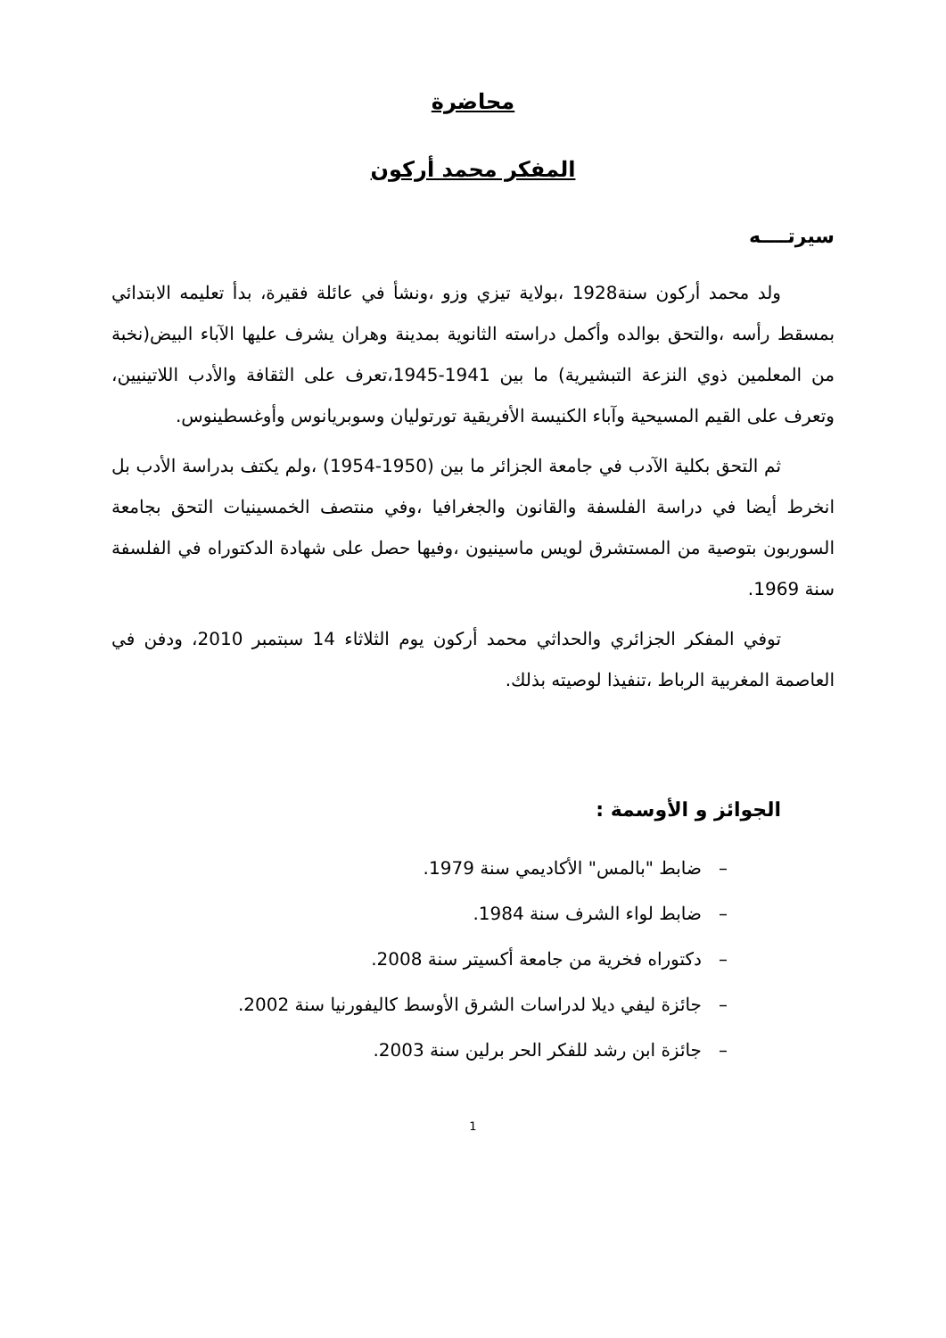محاضرة
المفكر محمد أركون
سيرتــــه
ولد محمد أركون سنة1928 ،بولاية تيزي وزو ،ونشأ في عائلة فقيرة، بدأ تعليمه الابتدائي بمسقط رأسه ،والتحق بوالده وأكمل دراسته الثانوية بمدينة وهران يشرف عليها الآباء البيض(نخبة من المعلمين ذوي النزعة التبشيرية) ما بين 1941-1945،تعرف على الثقافة والأدب اللاتينيين، وتعرف على القيم المسيحية وآباء الكنيسة الأفريقية تورتوليان وسوبريانوس وأوغسطينوس.
ثم التحق بكلية الآدب في جامعة الجزائر ما بين (1950-1954) ،ولم يكتف بدراسة الأدب بل انخرط أيضا في دراسة الفلسفة والقانون والجغرافيا ،وفي منتصف الخمسينيات التحق بجامعة السوربون بتوصية من المستشرق لويس ماسينيون ،وفيها حصل على شهادة الدكتوراه في الفلسفة سنة 1969.
توفي المفكر الجزائري والحداثي محمد أركون يوم الثلاثاء 14 سبتمبر 2010، ودفن في العاصمة المغربية الرباط ،تنفيذا لوصيته بذلك.
الجوائز و الأوسمة :
– ضابط "بالمس" الأكاديمي سنة 1979.
– ضابط لواء الشرف سنة 1984.
– دكتوراه فخرية من جامعة أكسيتر سنة 2008.
– جائزة ليفي ديلا لدراسات الشرق الأوسط كاليفورنيا سنة 2002.
– جائزة ابن رشد للفكر الحر برلين سنة 2003.
1